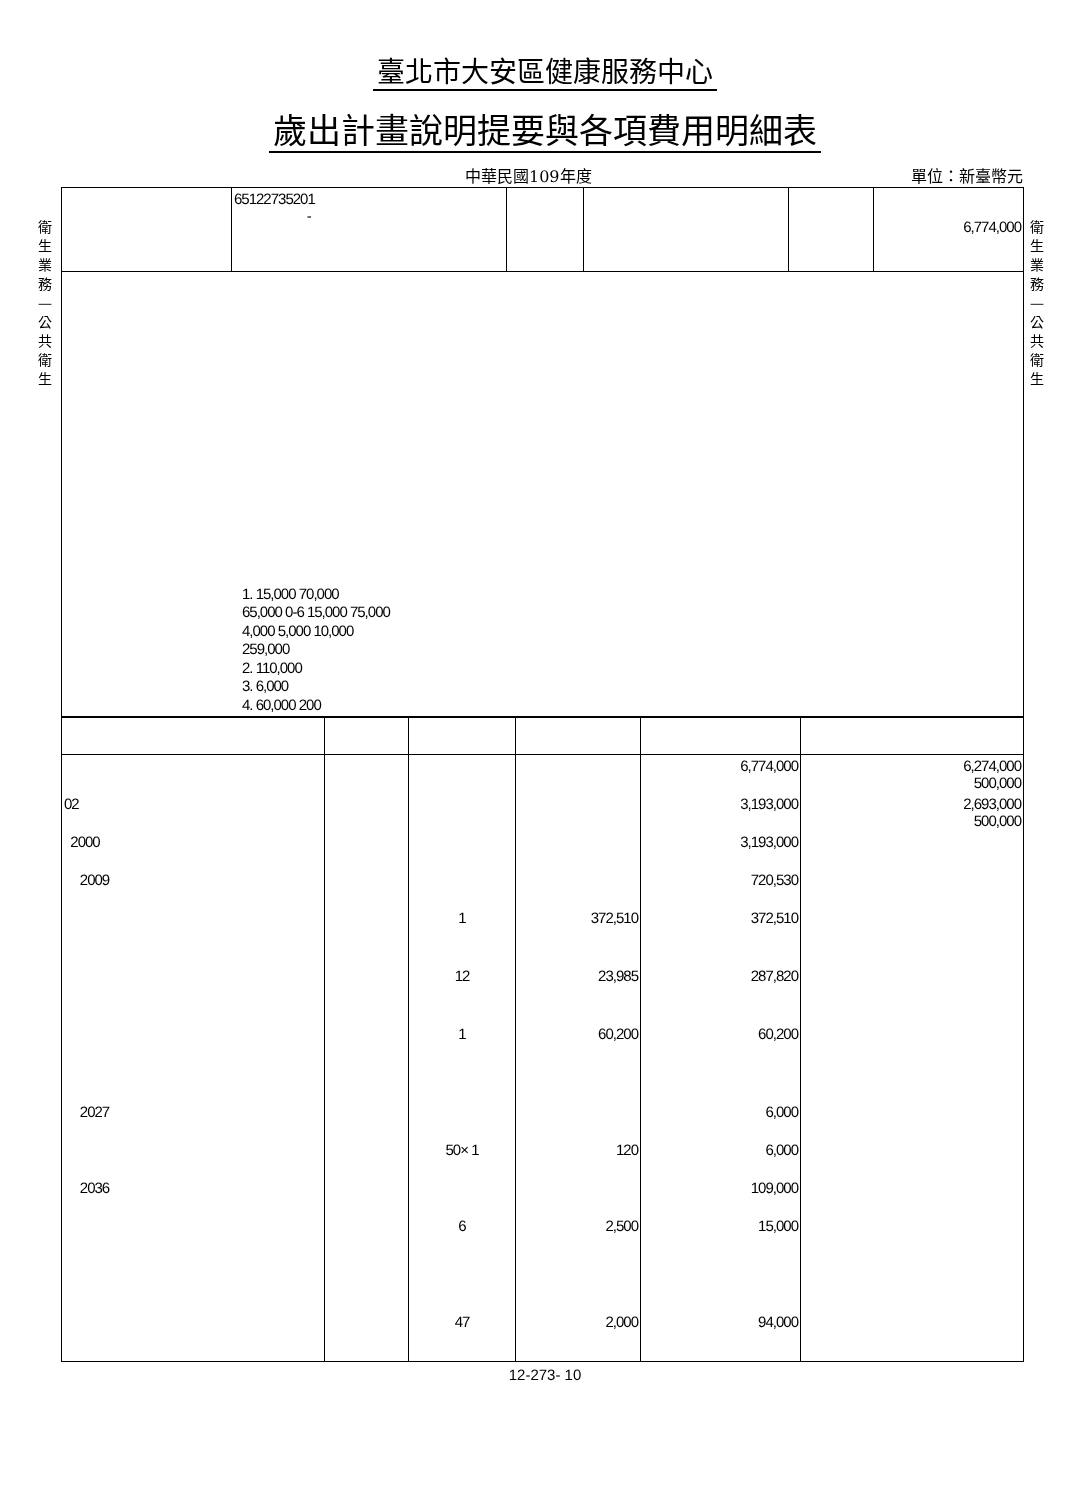衛生業務—公共衛生
衛生業務—公共衛生
臺北市大安區健康服務中心
歲出計畫說明提要與各項費用明細表
中華民國109年度 單位：新臺幣元
| | 65122735201 - | | | | 6,774,000 |
| 1. 15,000 70,000 65,000 0-6 15,000 75,000 4,000 5,000 10,000 259,000 2. 110,000 3. 6,000 4. 60,000 200 | | | | | |
| | | | | 6,774,000 | 6,274,000 500,000 |
| 02 | | | | 3,193,000 | 2,693,000 500,000 |
| 2000 | | | | 3,193,000 | |
| 2009 | | | | 720,530 | |
| | | 1 | 372,510 | 372,510 | |
| | | 12 | 23,985 | 287,820 | |
| | | 1 | 60,200 | 60,200 | |
| 2027 | | | | 6,000 | |
| | | 50× 1 | 120 | 6,000 | |
| 2036 | | | | 109,000 | |
| | | 6 | 2,500 | 15,000 | |
| | | 47 | 2,000 | 94,000 | |
12-273- 10